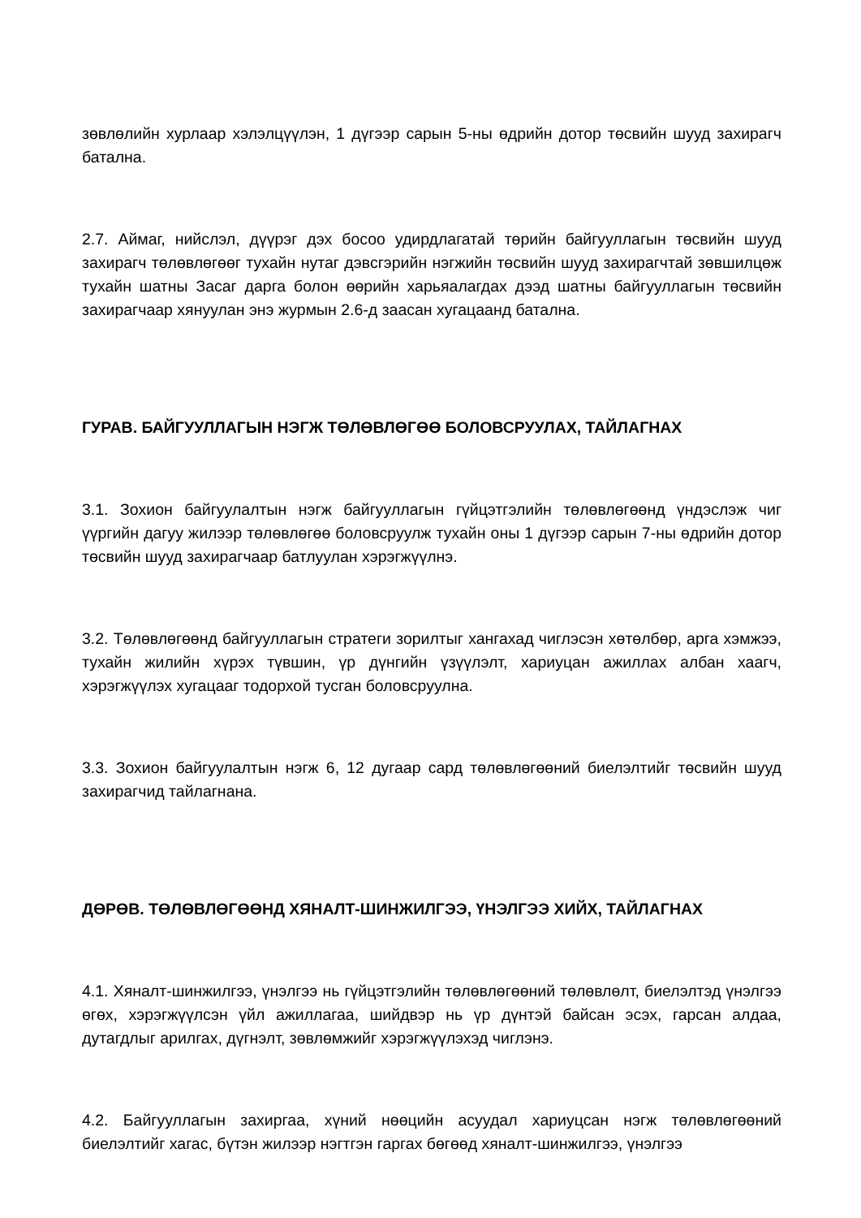зөвлөлийн хурлаар хэлэлцүүлэн, 1 дүгээр сарын 5-ны өдрийн дотор төсвийн шууд захирагч батална.
2.7. Аймаг, нийслэл, дүүрэг дэх босоо удирдлагатай төрийн байгууллагын төсвийн шууд захирагч төлөвлөгөөг тухайн нутаг дэвсгэрийн нэгжийн төсвийн шууд захирагчтай зөвшилцөж тухайн шатны Засаг дарга болон өөрийн харьяалагдах дээд шатны байгууллагын төсвийн захирагчаар хянуулан энэ журмын 2.6-д заасан хугацаанд батална.
ГУРАВ. БАЙГУУЛЛАГЫН НЭГЖ ТӨЛӨВЛӨГӨӨ БОЛОВСРУУЛАХ, ТАЙЛАГНАХ
3.1. Зохион байгуулалтын нэгж байгууллагын гүйцэтгэлийн төлөвлөгөөнд үндэслэж чиг үүргийн дагуу жилээр төлөвлөгөө боловсруулж тухайн оны 1 дүгээр сарын 7-ны өдрийн дотор төсвийн шууд захирагчаар батлуулан хэрэгжүүлнэ.
3.2. Төлөвлөгөөнд байгууллагын стратеги зорилтыг хангахад чиглэсэн хөтөлбөр, арга хэмжээ, тухайн жилийн хүрэх түвшин, үр дүнгийн үзүүлэлт, хариуцан ажиллах албан хаагч, хэрэгжүүлэх хугацааг тодорхой тусган боловсруулна.
3.3. Зохион байгуулалтын нэгж 6, 12 дугаар сард төлөвлөгөөний биелэлтийг төсвийн шууд захирагчид тайлагнана.
ДӨРӨВ. ТӨЛӨВЛӨГӨӨНД ХЯНАЛТ-ШИНЖИЛГЭЭ, ҮНЭЛГЭЭ ХИЙХ, ТАЙЛАГНАХ
4.1. Хяналт-шинжилгээ, үнэлгээ нь гүйцэтгэлийн төлөвлөгөөний төлөвлөлт, биелэлтэд үнэлгээ өгөх, хэрэгжүүлсэн үйл ажиллагаа, шийдвэр нь үр дүнтэй байсан эсэх, гарсан алдаа, дутагдлыг арилгах, дүгнэлт, зөвлөмжийг хэрэгжүүлэхэд чиглэнэ.
4.2. Байгууллагын захиргаа, хүний нөөцийн асуудал хариуцсан нэгж төлөвлөгөөний биелэлтийг хагас, бүтэн жилээр нэгтгэн гаргах бөгөөд хяналт-шинжилгээ, үнэлгээ